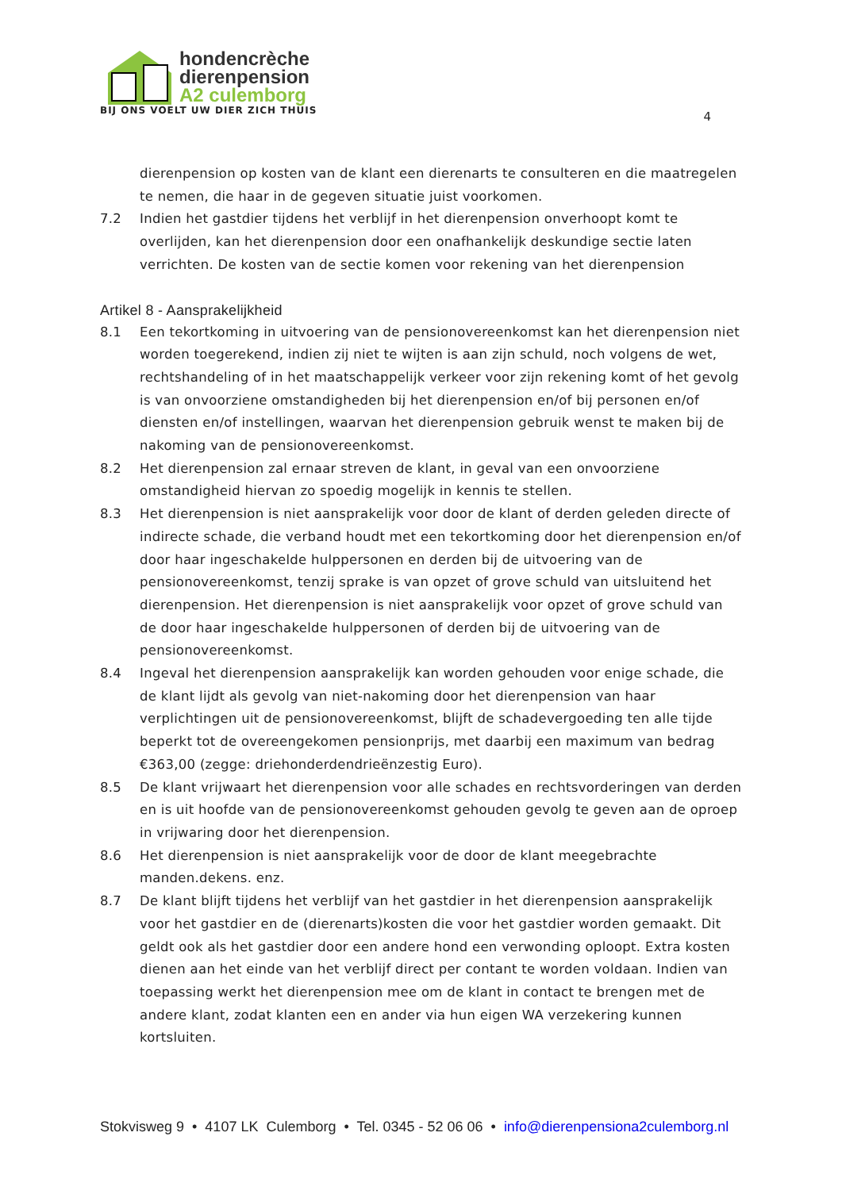hondencrèche
dierenpension
A2 culemborg
BIJ ONS VOELT UW DIER ZICH THUIS
4
dierenpension op kosten van de klant een dierenarts te consulteren en die maatregelen te nemen, die haar in de gegeven situatie juist voorkomen.
7.2 Indien het gastdier tijdens het verblijf in het dierenpension onverhoopt komt te overlijden, kan het dierenpension door een onafhankelijk deskundige sectie laten verrichten. De kosten van de sectie komen voor rekening van het dierenpension
Artikel 8 - Aansprakelijkheid
8.1 Een tekortkoming in uitvoering van de pensionovereenkomst kan het dierenpension niet worden toegerekend, indien zij niet te wijten is aan zijn schuld, noch volgens de wet, rechtshandeling of in het maatschappelijk verkeer voor zijn rekening komt of het gevolg is van onvoorziene omstandigheden bij het dierenpension en/of bij personen en/of diensten en/of instellingen, waarvan het dierenpension gebruik wenst te maken bij de nakoming van de pensionovereenkomst.
8.2 Het dierenpension zal ernaar streven de klant, in geval van een onvoorziene omstandigheid hiervan zo spoedig mogelijk in kennis te stellen.
8.3 Het dierenpension is niet aansprakelijk voor door de klant of derden geleden directe of indirecte schade, die verband houdt met een tekortkoming door het dierenpension en/of door haar ingeschakelde hulppersonen en derden bij de uitvoering van de pensionovereenkomst, tenzij sprake is van opzet of grove schuld van uitsluitend het dierenpension. Het dierenpension is niet aansprakelijk voor opzet of grove schuld van de door haar ingeschakelde hulppersonen of derden bij de uitvoering van de pensionovereenkomst.
8.4 Ingeval het dierenpension aansprakelijk kan worden gehouden voor enige schade, die de klant lijdt als gevolg van niet-nakoming door het dierenpension van haar verplichtingen uit de pensionovereenkomst, blijft de schadevergoeding ten alle tijde beperkt tot de overeengekomen pensionprijs, met daarbij een maximum van bedrag €363,00 (zegge: driehonderdendrieënzestig Euro).
8.5 De klant vrijwaart het dierenpension voor alle schades en rechtsvorderingen van derden en is uit hoofde van de pensionovereenkomst gehouden gevolg te geven aan de oproep in vrijwaring door het dierenpension.
8.6 Het dierenpension is niet aansprakelijk voor de door de klant meegebrachte manden.dekens. enz.
8.7 De klant blijft tijdens het verblijf van het gastdier in het dierenpension aansprakelijk voor het gastdier en de (dierenarts)kosten die voor het gastdier worden gemaakt. Dit geldt ook als het gastdier door een andere hond een verwonding oploopt. Extra kosten dienen aan het einde van het verblijf direct per contant te worden voldaan. Indien van toepassing werkt het dierenpension mee om de klant in contact te brengen met de andere klant, zodat klanten een en ander via hun eigen WA verzekering kunnen kortsluiten.
Stokvisweg 9 • 4107 LK Culemborg • Tel. 0345 - 52 06 06 • info@dierenpensiona2culemborg.nl